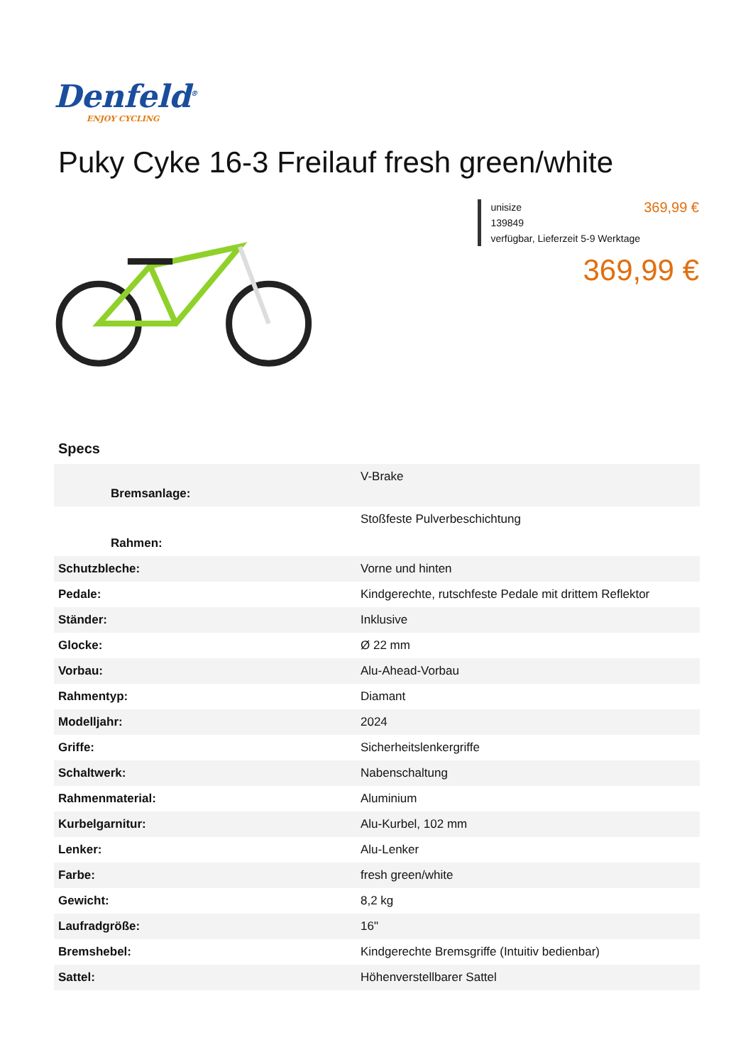Denfeld<sup>®</sup>
ENJOY CYCLING
Puky Cyke 16-3 Freilauf fresh green/white
unisize
139849
verfügbar, Lieferzeit 5-9 Werktage
369,99 €
369,99 €
Specs
| Bremsanlage: | V-Brake |
| Rahmen: | Stoßfeste Pulverbeschichtung |
| Schutzbleche: | Vorne und hinten |
| Pedale: | Kindgerechte, rutschfeste Pedale mit drittem Reflektor |
| Ständer: | Inklusive |
| Glocke: | Ø 22 mm |
| Vorbau: | Alu-Ahead-Vorbau |
| Rahmentyp: | Diamant |
| Modelljahr: | 2024 |
| Griffe: | Sicherheitslenkergriffe |
| Schaltwerk: | Nabenschaltung |
| Rahmenmaterial: | Aluminium |
| Kurbelgarnitur: | Alu-Kurbel, 102 mm |
| Lenker: | Alu-Lenker |
| Farbe: | fresh green/white |
| Gewicht: | 8,2 kg |
| Laufradgröße: | 16" |
| Bremshebel: | Kindgerechte Bremsgriffe (Intuitiv bedienbar) |
| Sattel: | Höhenverstellbarer Sattel |